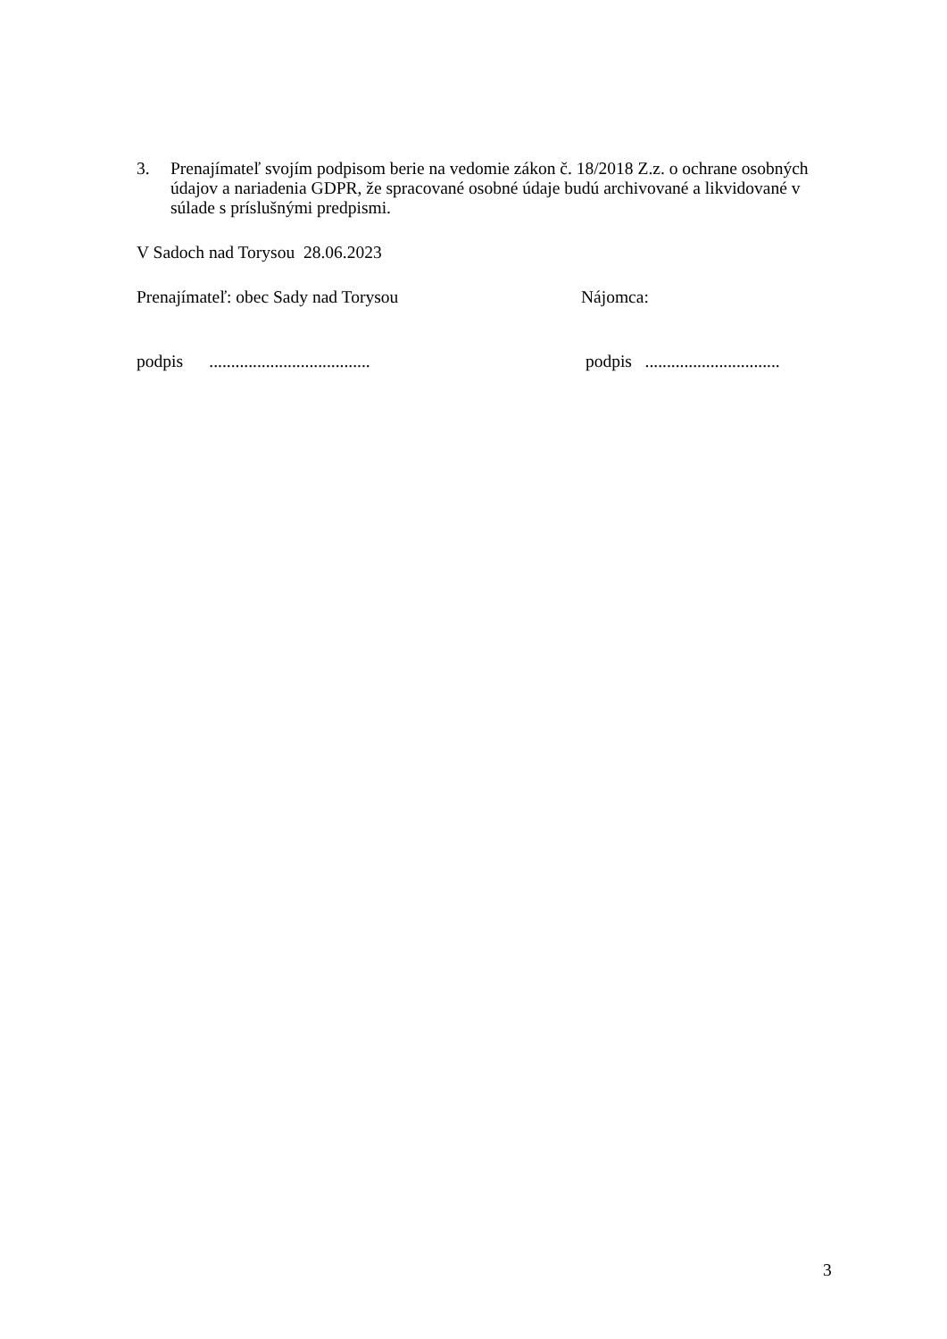3. Prenajímateľ svojím podpisom berie na vedomie zákon č. 18/2018 Z.z. o ochrane osobných údajov a nariadenia GDPR, že spracované osobné údaje budú archivované a likvidované v súlade s príslušnými predpismi.
V Sadoch nad Torysou 28.06.2023
Prenajímateľ: obec Sady nad Torysou Nájomca:
podpis ..................................... podpis ...............................
3